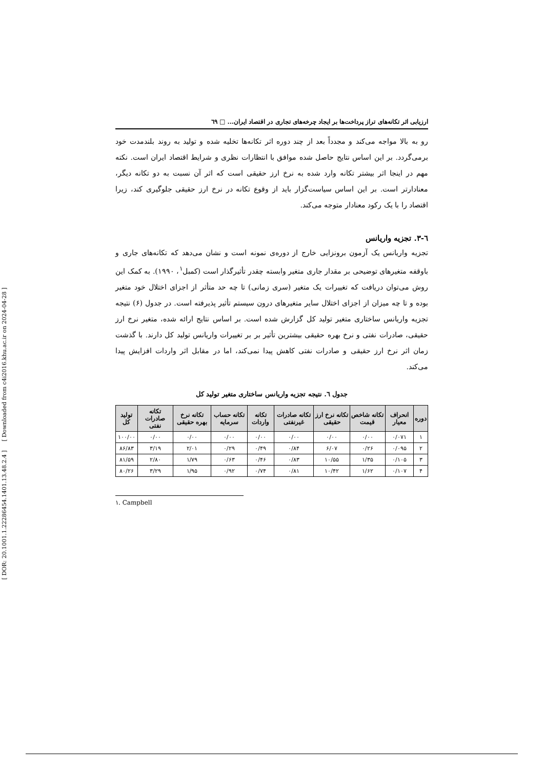[ DOR: 20.1001.1.22286454.1401.13.48.2.4 ] [ Downloaded from c4i2016.khu.ac.ir on 2024-04-28 ]
ارزیابی اثر تکانه‌های تراز پرداخت‌ها بر ایجاد چرخه‌های تجاری در اقتصاد ایران... □ ٦٩
رو به بالا مواجه می‌کند و مجدداً بعد از چند دوره اثر تکانه‌ها تخلیه شده و تولید به روند بلندمدت خود برمی‌گردد. بر این اساس نتایج حاصل شده موافق با انتظارات نظری و شرایط اقتصاد ایران است. نکته مهم در اینجا اثر بیشتر تکانه وارد شده به نرخ ارز حقیقی است که اثر آن نسبت به دو تکانه دیگر، معنادارتر است. بر این اساس سیاست‌گزار باید از وقوع تکانه در نرخ ارز حقیقی جلوگیری کند، زیرا اقتصاد را با یک رکود معنادار متوجه می‌کند.
٦-٣. تجزیه واریانس
تجزیه واریانس یک آزمون برونزایی خارج از دوره‌ی نمونه است و نشان می‌دهد که تکانه‌های جاری و باوقفه متغیرهای توضیحی بر مقدار جاری متغیر وابسته چقدر تأثیرگذار است (کمبل<sup>۱</sup>، ۱۹۹۰). به کمک این روش می‌توان دریافت که تغییرات یک متغیر (سری زمانی) تا چه حد متأثر از اجزای اختلال خود متغیر بوده و تا چه میزان از اجزای اختلال سایر متغیرهای درون سیستم تأثیر پذیرفته است. در جدول (۶) نتیجه تجزیه واریانس ساختاری متغیر تولید کل گزارش شده است. بر اساس نتایج ارائه شده، متغیر نرخ ارز حقیقی، صادرات نفتی و نرخ بهره حقیقی بیشترین تأثیر بر بر تغییرات واریانس تولید کل دارند. با گذشت زمان اثر نرخ ارز حقیقی و صادرات نفتی کاهش پیدا نمی‌کند، اما در مقابل اثر واردات افزایش پیدا می‌کند.
جدول ٦. نتیجه تجزیه واریانس ساختاری متغیر تولید کل
| دوره | انحراف معیار | تکانه شاخص قیمت | تکانه نرخ ارز حقیقی | تکانه صادرات غیرنفتی | تکانه واردات | تکانه حساب سرمایه | تکانه نرخ بهره حقیقی | تکانه صادرات نفتی | تولید کل |
| --- | --- | --- | --- | --- | --- | --- | --- | --- | --- |
| ۱ | ۰/۰۷۱ | ۰/۰۰ | ۰/۰۰ | ۰/۰۰ | ۰/۰۰ | ۰/۰۰ | ۰/۰۰ | ۰/۰۰ | ۱۰۰/۰۰ |
| ۲ | ۰/۰۹۵ | ۰/۲۶ | ۶/۰۷ | ۰/۸۴ | ۰/۴۹ | ۰/۲۹ | ۲/۰۱ | ۳/۱۹ | ۸۶/۸۳ |
| ۳ | ۰/۱۰۵ | ۱/۳۵ | ۱۰/۵۵ | ۰/۸۳ | ۰/۴۶ | ۰/۶۳ | ۱/۷۹ | ۲/۸۰ | ۸۱/۵۹ |
| ۴ | ۰/۱۰۷ | ۱/۶۲ | ۱۰/۴۲ | ۰/۸۱ | ۰/۷۴ | ۰/۹۲ | ۱/۹۵ | ۳/۲۹ | ۸۰/۲۶ |
۱. Campbell